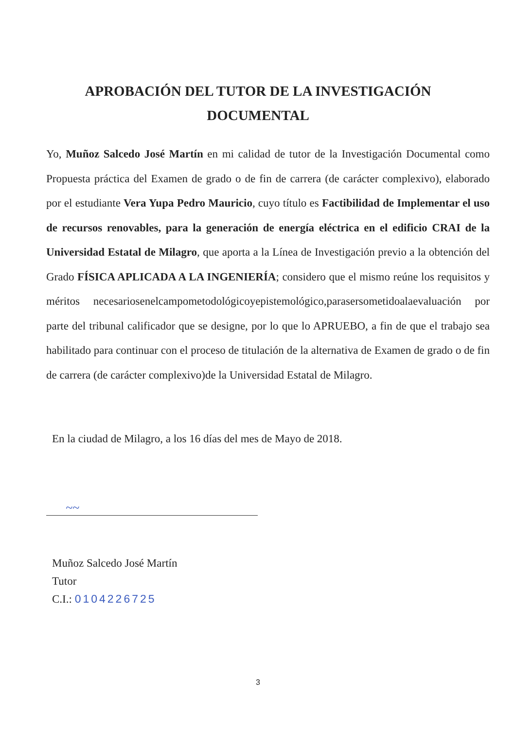APROBACIÓN DEL TUTOR DE LA INVESTIGACIÓN
DOCUMENTAL
Yo, Muñoz Salcedo José Martín en mi calidad de tutor de la Investigación Documental como Propuesta práctica del Examen de grado o de fin de carrera (de carácter complexivo), elaborado por el estudiante Vera Yupa Pedro Mauricio, cuyo título es Factibilidad de Implementar el uso de recursos renovables, para la generación de energía eléctrica en el edificio CRAI de la Universidad Estatal de Milagro, que aporta a la Línea de Investigación previo a la obtención del Grado FÍSICA APLICADA A LA INGENIERÍA; considero que el mismo reúne los requisitos y méritos necesariosenelcampometodológicoyepistemológico,parasersometidoalaevaluación por parte del tribunal calificador que se designe, por lo que lo APRUEBO, a fin de que el trabajo sea habilitado para continuar con el proceso de titulación de la alternativa de Examen de grado o de fin de carrera (de carácter complexivo)de la Universidad Estatal de Milagro.
En la ciudad de Milagro, a los 16 días del mes de Mayo de 2018.
~~
Muñoz Salcedo José Martín
Tutor
C.I.: 0104226725
3